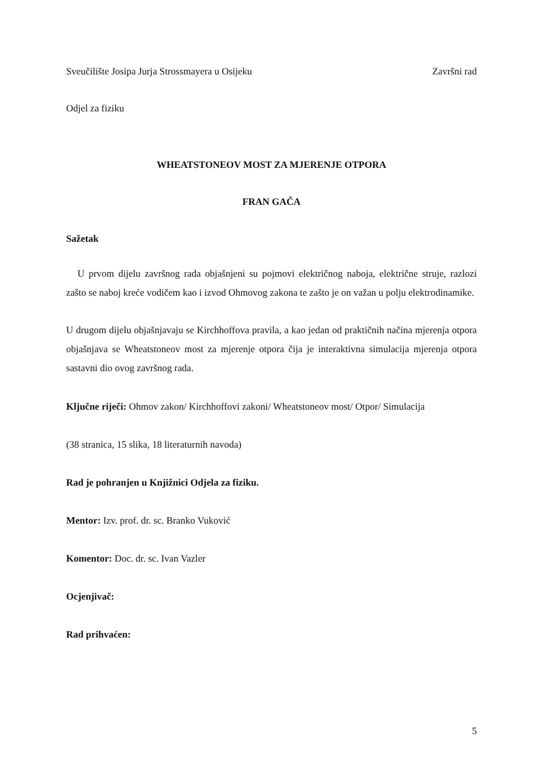Sveučilište Josipa Jurja Strossmayera u Osijeku Završni rad
Odjel za fiziku
WHEATSTONEOV MOST ZA MJERENJE OTPORA
FRAN GAČA
Sažetak
U prvom dijelu završnog rada objašnjeni su pojmovi električnog naboja, električne struje, razlozi zašto se naboj kreće vodičem kao i izvod Ohmovog zakona te zašto je on važan u polju elektrodinamike.
U drugom dijelu objašnjavaju se Kirchhoffova pravila, a kao jedan od praktičnih načina mjerenja otpora objašnjava se Wheatstoneov most za mjerenje otpora čija je interaktivna simulacija mjerenja otpora sastavni dio ovog završnog rada.
Ključne riječi: Ohmov zakon/ Kirchhoffovi zakoni/ Wheatstoneov most/ Otpor/ Simulacija
(38 stranica, 15 slika, 18 literaturnih navoda)
Rad je pohranjen u Knjižnici Odjela za fiziku.
Mentor: Izv. prof. dr. sc. Branko Vuković
Komentor: Doc. dr. sc. Ivan Vazler
Ocjenjivač:
Rad prihvaćen:
5